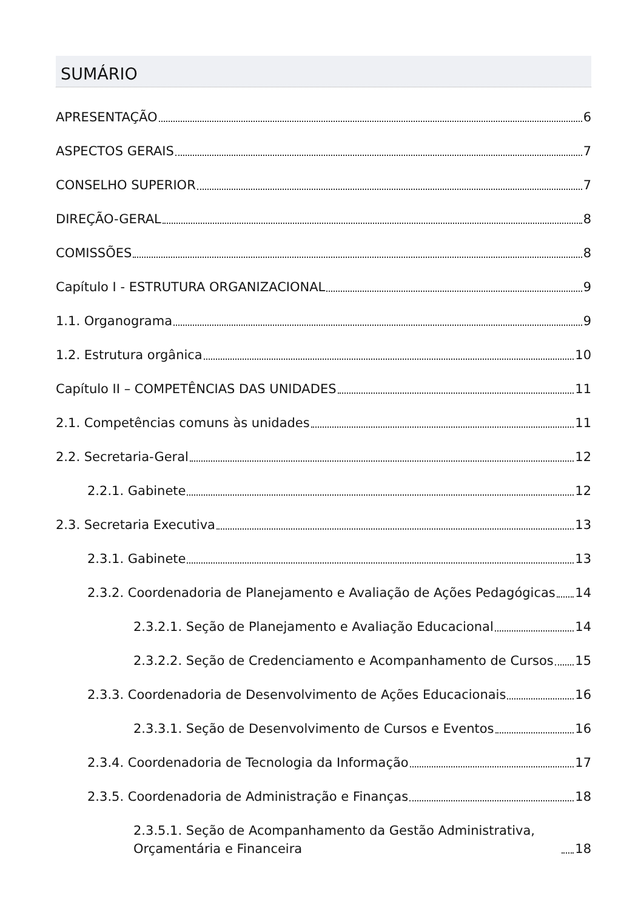SUMÁRIO
APRESENTAÇÃO 6
ASPECTOS GERAIS 7
CONSELHO SUPERIOR 7
DIREÇÃO-GERAL 8
COMISSÕES 8
Capítulo I - ESTRUTURA ORGANIZACIONAL 9
1.1. Organograma 9
1.2. Estrutura orgânica 10
Capítulo II – COMPETÊNCIAS DAS UNIDADES 11
2.1. Competências comuns às unidades 11
2.2. Secretaria-Geral 12
2.2.1. Gabinete 12
2.3. Secretaria Executiva 13
2.3.1. Gabinete 13
2.3.2. Coordenadoria de Planejamento e Avaliação de Ações Pedagógicas 14
2.3.2.1. Seção de Planejamento e Avaliação Educacional 14
2.3.2.2. Seção de Credenciamento e Acompanhamento de Cursos 15
2.3.3. Coordenadoria de Desenvolvimento de Ações Educacionais 16
2.3.3.1. Seção de Desenvolvimento de Cursos e Eventos 16
2.3.4. Coordenadoria de Tecnologia da Informação 17
2.3.5. Coordenadoria de Administração e Finanças 18
2.3.5.1. Seção de Acompanhamento da Gestão Administrativa, Orçamentária e Financeira 18